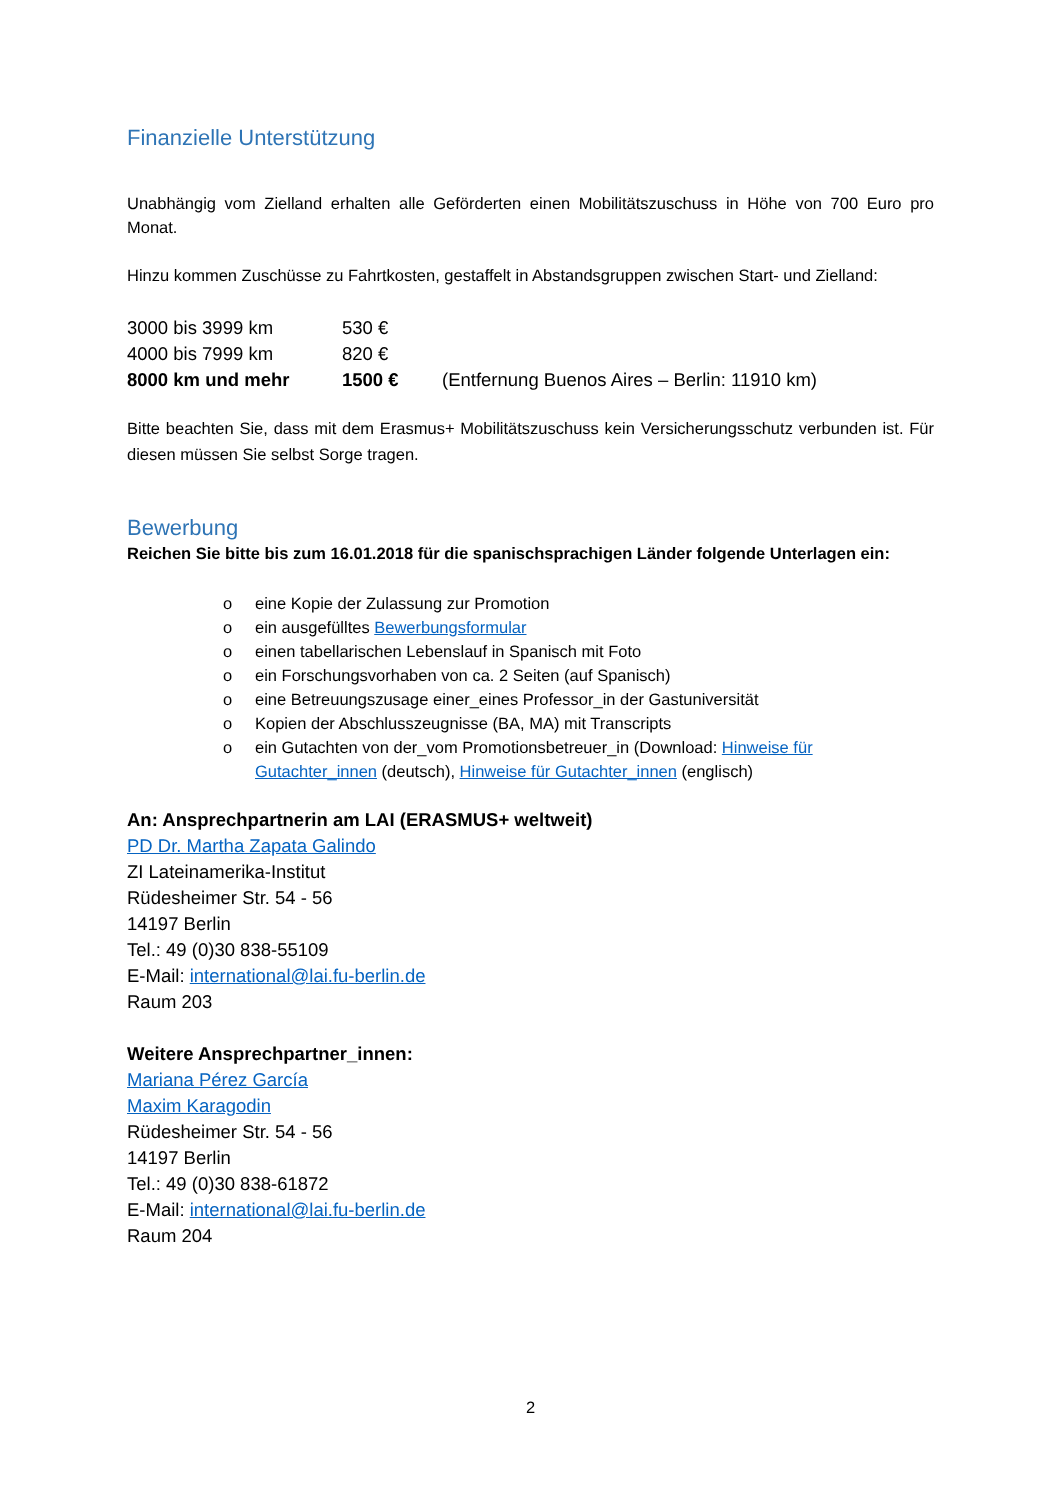Finanzielle Unterstützung
Unabhängig vom Zielland erhalten alle Geförderten einen Mobilitätszuschuss in Höhe von 700 Euro pro Monat.
Hinzu kommen Zuschüsse zu Fahrtkosten, gestaffelt in Abstandsgruppen zwischen Start- und Zielland:
| 3000 bis 3999 km | 530 € | |
| 4000 bis 7999 km | 820 € | |
| 8000 km und mehr | 1500 € | (Entfernung Buenos Aires – Berlin: 11910 km) |
Bitte beachten Sie, dass mit dem Erasmus+ Mobilitätszuschuss kein Versicherungsschutz verbunden ist. Für diesen müssen Sie selbst Sorge tragen.
Bewerbung
Reichen Sie bitte bis zum 16.01.2018 für die spanischsprachigen Länder folgende Unterlagen ein:
o eine Kopie der Zulassung zur Promotion
o ein ausgefülltes Bewerbungsformular
o einen tabellarischen Lebenslauf in Spanisch mit Foto
o ein Forschungsvorhaben von ca. 2 Seiten (auf Spanisch)
o eine Betreuungszusage einer_eines Professor_in der Gastuniversität
o Kopien der Abschlusszeugnisse (BA, MA) mit Transcripts
o ein Gutachten von der_vom Promotionsbetreuer_in (Download: Hinweise für Gutachter_innen (deutsch), Hinweise für Gutachter_innen (englisch)
An: Ansprechpartnerin am LAI (ERASMUS+ weltweit)
PD Dr. Martha Zapata Galindo
ZI Lateinamerika-Institut
Rüdesheimer Str. 54 - 56
14197 Berlin
Tel.: 49 (0)30 838-55109
E-Mail: international@lai.fu-berlin.de
Raum 203
Weitere Ansprechpartner_innen:
Mariana Pérez García
Maxim Karagodin
Rüdesheimer Str. 54 - 56
14197 Berlin
Tel.: 49 (0)30 838-61872
E-Mail: international@lai.fu-berlin.de
Raum 204
2